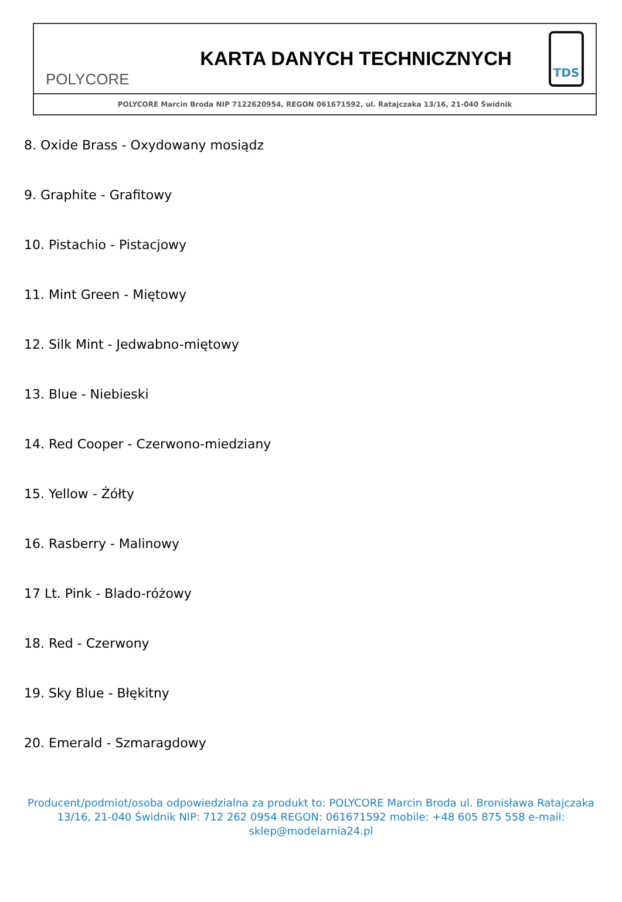POLYCORE
KARTA DANYCH TECHNICZNYCH
TDS
POLYCORE Marcin Broda NIP 7122620954, REGON 061671592, ul. Ratajczaka 13/16, 21-040 Świdnik
8. Oxide Brass - Oxydowany mosiądz
9. Graphite - Grafitowy
10. Pistachio - Pistacjowy
11. Mint Green - Miętowy
12. Silk Mint - Jedwabno-miętowy
13. Blue - Niebieski
14. Red Cooper - Czerwono-miedziany
15. Yellow - Żółty
16. Rasberry - Malinowy
17 Lt. Pink - Blado-różowy
18. Red - Czerwony
19. Sky Blue - Błękitny
20. Emerald - Szmaragdowy
Producent/podmiot/osoba odpowiedzialna za produkt to: POLYCORE Marcin Broda ul. Bronisława Ratajczaka 13/16, 21-040 Świdnik NIP: 712 262 0954 REGON: 061671592 mobile: +48 605 875 558 e-mail: sklep@modelarnia24.pl